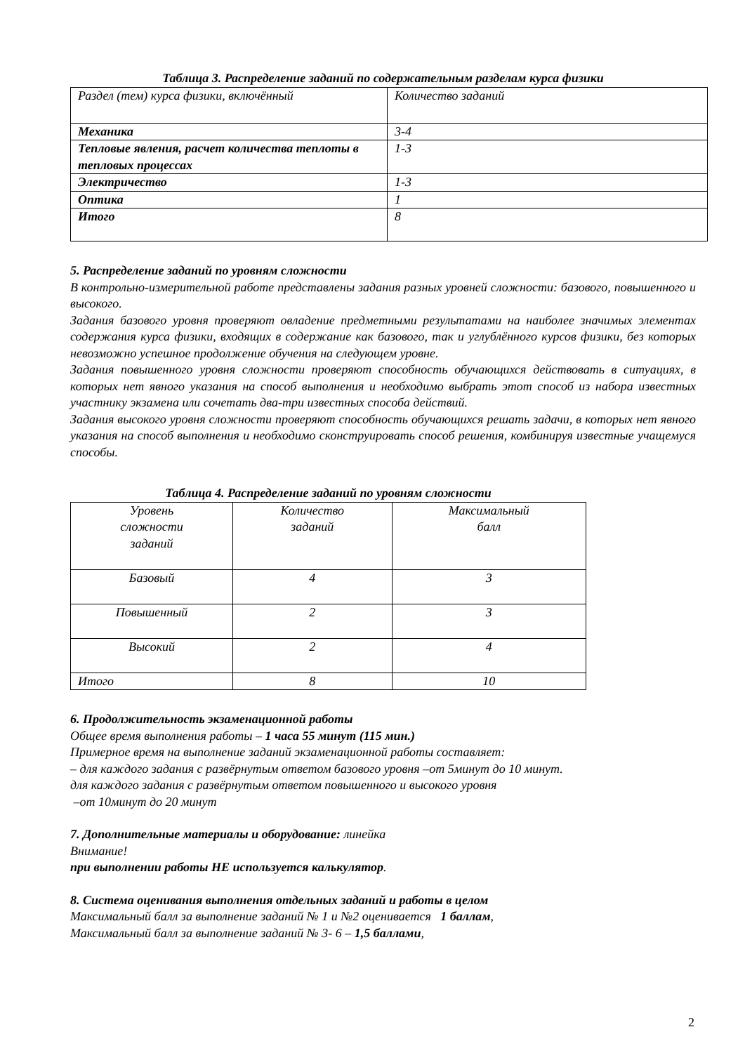Таблица 3. Распределение заданий по содержательным разделам курса физики
| Раздел (тем) курса физики, включённый | Количество заданий |
| Механика | 3-4 |
| Тепловые явления, расчет количества теплоты в тепловых процессах | 1-3 |
| Электричество | 1-3 |
| Оптика | 1 |
| Итого | 8 |
5. Распределение заданий по уровням сложности
В контрольно-измерительной работе представлены задания разных уровней сложности: базового, повышенного и высокого.
Задания базового уровня проверяют овладение предметными результатами на наиболее значимых элементах содержания курса физики, входящих в содержание как базового, так и углублённого курсов физики, без которых невозможно успешное продолжение обучения на следующем уровне.
Задания повышенного уровня сложности проверяют способность обучающихся действовать в ситуациях, в которых нет явного указания на способ выполнения и необходимо выбрать этот способ из набора известных участнику экзамена или сочетать два-три известных способа действий.
Задания высокого уровня сложности проверяют способность обучающихся решать задачи, в которых нет явного указания на способ выполнения и необходимо сконструировать способ решения, комбинируя известные учащемуся способы.
Таблица 4. Распределение заданий по уровням сложности
| Уровень сложности заданий | Количество заданий | Максимальный балл |
| Базовый | 4 | 3 |
| Повышенный | 2 | 3 |
| Высокий | 2 | 4 |
| Итого | 8 | 10 |
6. Продолжительность экзаменационной работы
Общее время выполнения работы – 1 часа 55 минут (115 мин.)
Примерное время на выполнение заданий экзаменационной работы составляет:
– для каждого задания с развёрнутым ответом базового уровня –от 5минут до 10 минут.
для каждого задания с развёрнутым ответом повышенного и высокого уровня
–от 10минут до 20 минут
7. Дополнительные материалы и оборудование: линейка
Внимание!
при выполнении работы НЕ используется калькулятор.
8. Система оценивания выполнения отдельных заданий и работы в целом
Максимальный балл за выполнение заданий № 1 и №2 оценивается 1 баллам,
Максимальный балл за выполнение заданий № 3- 6 – 1,5 баллами,
2